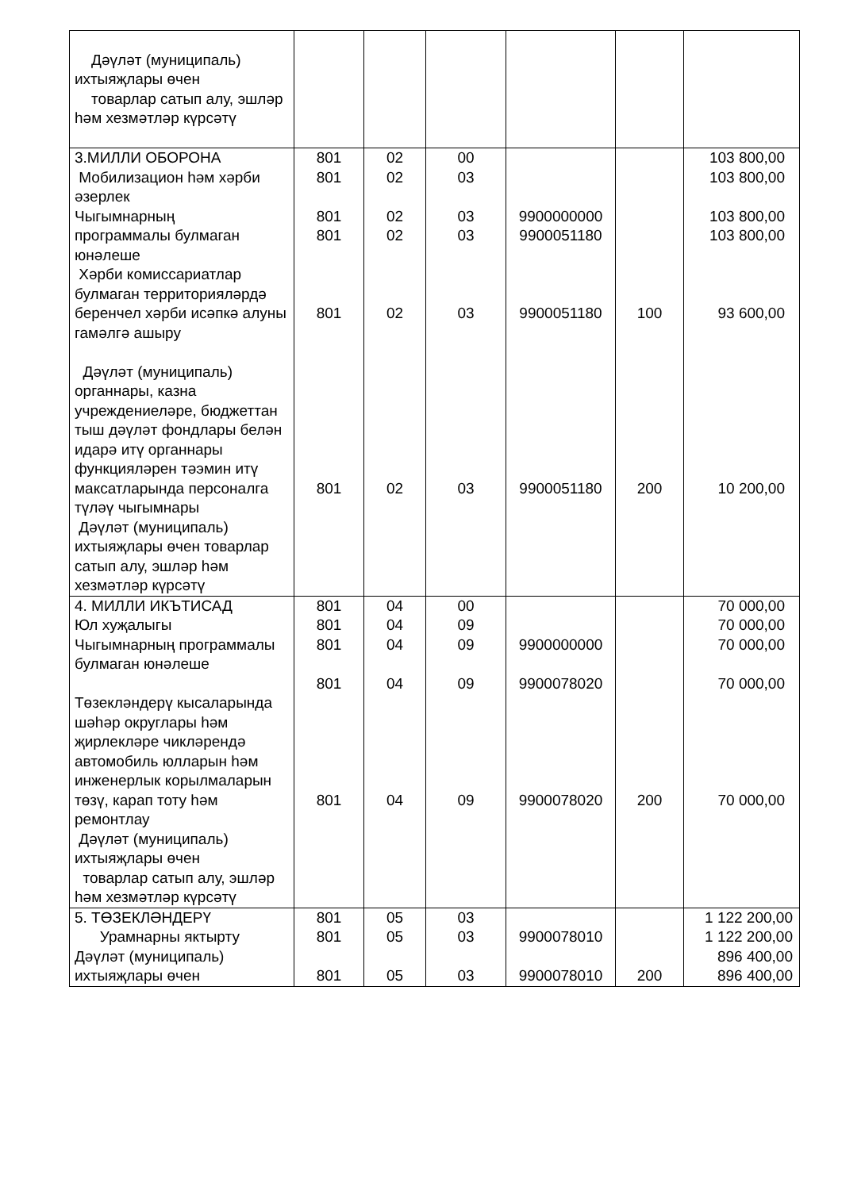| Дәүләт (муниципаль) ихтыяҗлары өчен товарлар сатып алу, эшләр һәм хезмәтләр күрсәтү | | | | | | |
| 3.МИЛЛИ ОБОРОНА Мобилизацион һәм хәрби әзерлек Чыгымнарның программалы булмаган юнәлеше Хәрби комиссариатлар булмаган территорияләрдә беренчел хәрби исәпкә алуны гамәлгә ашыру Дәүләт (муниципаль) органнары, казна учреждениеләре, бюджеттан тыш дәүләт фондлары белән идарә итү органнары функцияләрен тәэмин итү максатларында персоналга түләү чыгымнары Дәүләт (муниципаль) ихтыяҗлары өчен товарлар сатып алу, эшләр һәм хезмәтләр күрсәтү | 801 801 801 801 801 801 | 02 02 02 02 02 02 | 00 03 03 03 03 03 | 9900000000 9900051180 9900051180 9900051180 | 100 200 | 103 800,00 103 800,00 103 800,00 103 800,00 93 600,00 10 200,00 |
| 4. МИЛЛИ ИКЪТИСАД Юл хуҗалыгы Чыгымнарның программалы булмаган юнәлеше Төзекләндерү кысаларында шәһәр округлары һәм җирлекләре чикләрендә автомобиль юлларын һәм инженерлык корылмаларын төзү, карап тоту һәм ремонтлау Дәүләт (муниципаль) ихтыяҗлары өчен товарлар сатып алу, эшләр һәм хезмәтләр күрсәтү | 801 801 801 801 801 | 04 04 04 04 04 | 00 09 09 09 09 | 9900000000 9900078020 9900078020 | 200 | 70 000,00 70 000,00 70 000,00 70 000,00 70 000,00 |
| 5. ТӨЗЕКЛӘНДЕРҮ Урамнарны яктырту Дәүләт (муниципаль) ихтыяҗлары өчен | 801 801 801 | 05 05 05 | 03 03 03 | 9900078010 9900078010 | 200 | 1 122 200,00 1 122 200,00 896 400,00 896 400,00 |